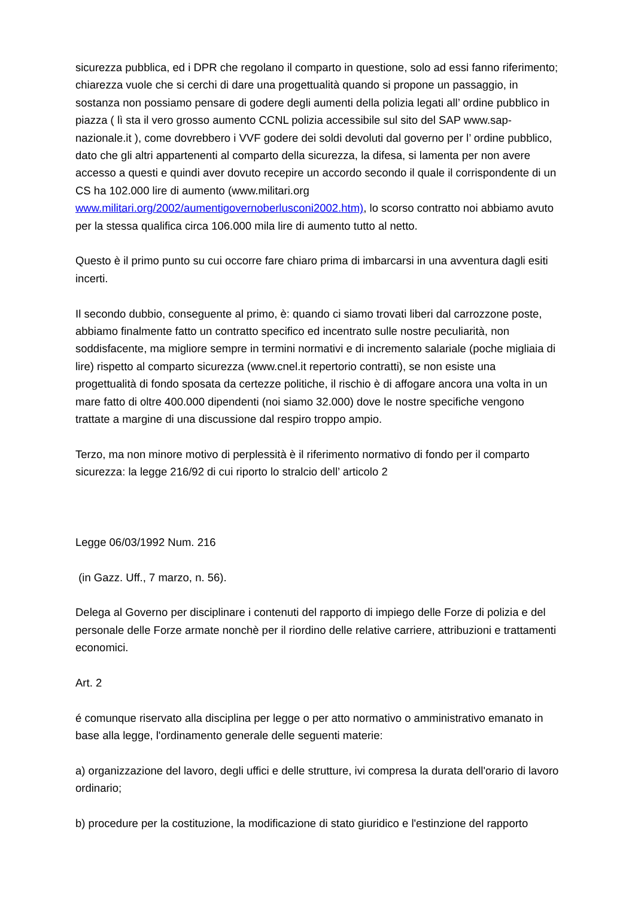sicurezza pubblica, ed i DPR che regolano il comparto in questione, solo ad essi fanno riferimento; chiarezza vuole che si cerchi di dare una progettualità quando si propone un passaggio, in sostanza non possiamo pensare di godere degli aumenti della polizia legati all’ ordine pubblico in piazza ( lì sta il vero grosso aumento CCNL polizia accessibile sul sito del SAP www.sap-nazionale.it ), come dovrebbero i VVF godere dei soldi devoluti dal governo per l’ ordine pubblico, dato che gli altri appartenenti al comparto della sicurezza, la difesa, si lamenta per non avere accesso a questi e quindi aver dovuto recepire un accordo secondo il quale il corrispondente di un CS ha 102.000 lire di aumento (www.militari.org www.militari.org/2002/aumentigovernoberlusconi2002.htm), lo scorso contratto noi abbiamo avuto per la stessa qualifica circa 106.000 mila lire di aumento tutto al netto.
Questo è il primo punto su cui occorre fare chiaro prima di imbarcarsi in una avventura dagli esiti incerti.
Il secondo dubbio, conseguente al primo, è: quando ci siamo trovati liberi dal carrozzone poste, abbiamo finalmente fatto un contratto specifico ed incentrato sulle nostre peculiarità, non soddisfacente, ma migliore sempre in termini normativi e di incremento salariale (poche migliaia di lire) rispetto al comparto sicurezza (www.cnel.it repertorio contratti), se non esiste una progettualità di fondo sposata da certezze politiche, il rischio è di affogare ancora una volta in un mare fatto di oltre 400.000 dipendenti (noi siamo 32.000) dove le nostre specifiche vengono trattate a margine di una discussione dal respiro troppo ampio.
Terzo, ma non minore motivo di perplessità è il riferimento normativo di fondo per il comparto sicurezza: la legge 216/92 di cui riporto lo stralcio dell’ articolo 2
Legge 06/03/1992 Num. 216
(in Gazz. Uff., 7 marzo, n. 56).
Delega al Governo per disciplinare i contenuti del rapporto di impiego delle Forze di polizia e del personale delle Forze armate nonchè per il riordino delle relative carriere, attribuzioni e trattamenti economici.
Art. 2
é comunque riservato alla disciplina per legge o per atto normativo o amministrativo emanato in base alla legge, l'ordinamento generale delle seguenti materie:
a) organizzazione del lavoro, degli uffici e delle strutture, ivi compresa la durata dell'orario di lavoro ordinario;
b) procedure per la costituzione, la modificazione di stato giuridico e l'estinzione del rapporto